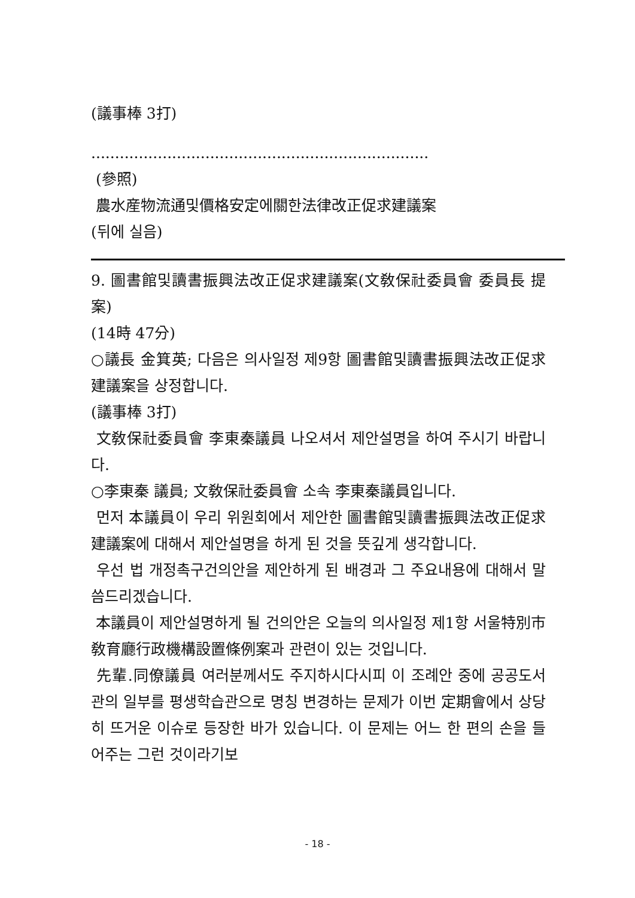(議事棒 3打)
.......................................................................
(參照)
農水産物流通및價格安定에關한法律改正促求建議案
(뒤에 실음)
9. 圖書館및讀書振興法改正促求建議案(文敎保社委員會 委員長 提案)
(14時 47分)
○議長 金箕英; 다음은 의사일정 제9항 圖書館및讀書振興法改正促求建議案을 상정합니다.
(議事棒 3打)
文敎保社委員會 李東秦議員 나오셔서 제안설명을 하여 주시기 바랍니다.
○李東秦 議員; 文敎保社委員會 소속 李東秦議員입니다.
먼저 本議員이 우리 위원회에서 제안한 圖書館및讀書振興法改正促求建議案에 대해서 제안설명을 하게 된 것을 뜻깊게 생각합니다.
우선 법 개정촉구건의안을 제안하게 된 배경과 그 주요내용에 대해서 말씀드리겠습니다.
本議員이 제안설명하게 될 건의안은 오늘의 의사일정 제1항 서울特別市敎育廳行政機構設置條例案과 관련이 있는 것입니다.
先輩.同僚議員 여러분께서도 주지하시다시피 이 조례안 중에 공공도서관의 일부를 평생학습관으로 명칭 변경하는 문제가 이번 定期會에서 상당히 뜨거운 이슈로 등장한 바가 있습니다. 이 문제는 어느 한 편의 손을 들어주는 그런 것이라기보
- 18 -